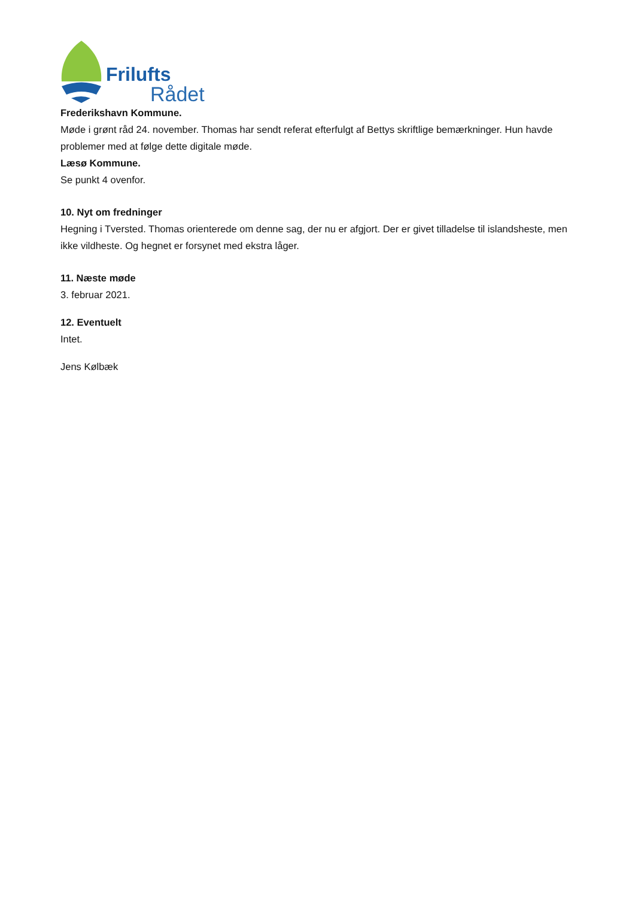Frilufts
Rådet
Frederikshavn Kommune.
Møde i grønt råd 24. november. Thomas har sendt referat efterfulgt af Bettys skriftlige bemærkninger. Hun havde problemer med at følge dette digitale møde.
Læsø Kommune.
Se punkt 4 ovenfor.
10. Nyt om fredninger
Hegning i Tversted. Thomas orienterede om denne sag, der nu er afgjort. Der er givet tilladelse til islandsheste, men ikke vildheste. Og hegnet er forsynet med ekstra låger.
11. Næste møde
3. februar 2021.
12. Eventuelt
Intet.
Jens Kølbæk